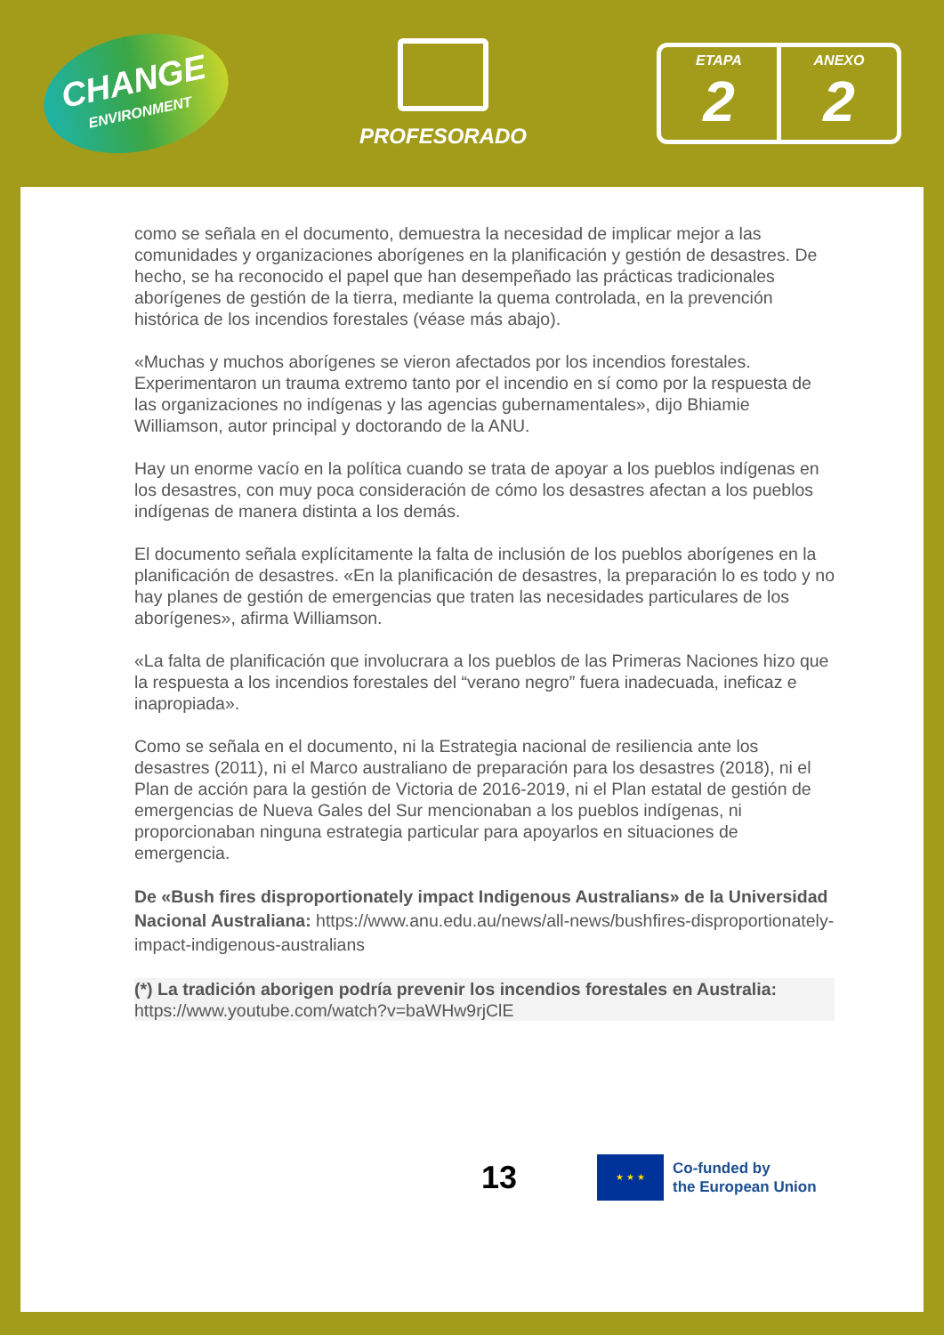CHANGE
ENVIRONMENT
PROFESORADO
ETAPA
2
ANEXO
2
como se señala en el documento, demuestra la necesidad de implicar mejor a las comunidades y organizaciones aborígenes en la planificación y gestión de desastres. De hecho, se ha reconocido el papel que han desempeñado las prácticas tradicionales aborígenes de gestión de la tierra, mediante la quema controlada, en la prevención histórica de los incendios forestales (véase más abajo).
«Muchas y muchos aborígenes se vieron afectados por los incendios forestales. Experimentaron un trauma extremo tanto por el incendio en sí como por la respuesta de las organizaciones no indígenas y las agencias gubernamentales», dijo Bhiamie Williamson, autor principal y doctorando de la ANU.
Hay un enorme vacío en la política cuando se trata de apoyar a los pueblos indígenas en los desastres, con muy poca consideración de cómo los desastres afectan a los pueblos indígenas de manera distinta a los demás.
El documento señala explícitamente la falta de inclusión de los pueblos aborígenes en la planificación de desastres. «En la planificación de desastres, la preparación lo es todo y no hay planes de gestión de emergencias que traten las necesidades particulares de los aborígenes», afirma Williamson.
«La falta de planificación que involucrara a los pueblos de las Primeras Naciones hizo que la respuesta a los incendios forestales del “verano negro” fuera inadecuada, ineficaz e inapropiada».
Como se señala en el documento, ni la Estrategia nacional de resiliencia ante los desastres (2011), ni el Marco australiano de preparación para los desastres (2018), ni el Plan de acción para la gestión de Victoria de 2016-2019, ni el Plan estatal de gestión de emergencias de Nueva Gales del Sur mencionaban a los pueblos indígenas, ni proporcionaban ninguna estrategia particular para apoyarlos en situaciones de emergencia.
De «Bush fires disproportionately impact Indigenous Australians» de la Universidad Nacional Australiana: https://www.anu.edu.au/news/all-news/bushfires-disproportionately-impact-indigenous-australians
(*) La tradición aborigen podría prevenir los incendios forestales en Australia: https://www.youtube.com/watch?v=baWHw9rjClE
13
★ ★ ★
Co-funded by
the European Union